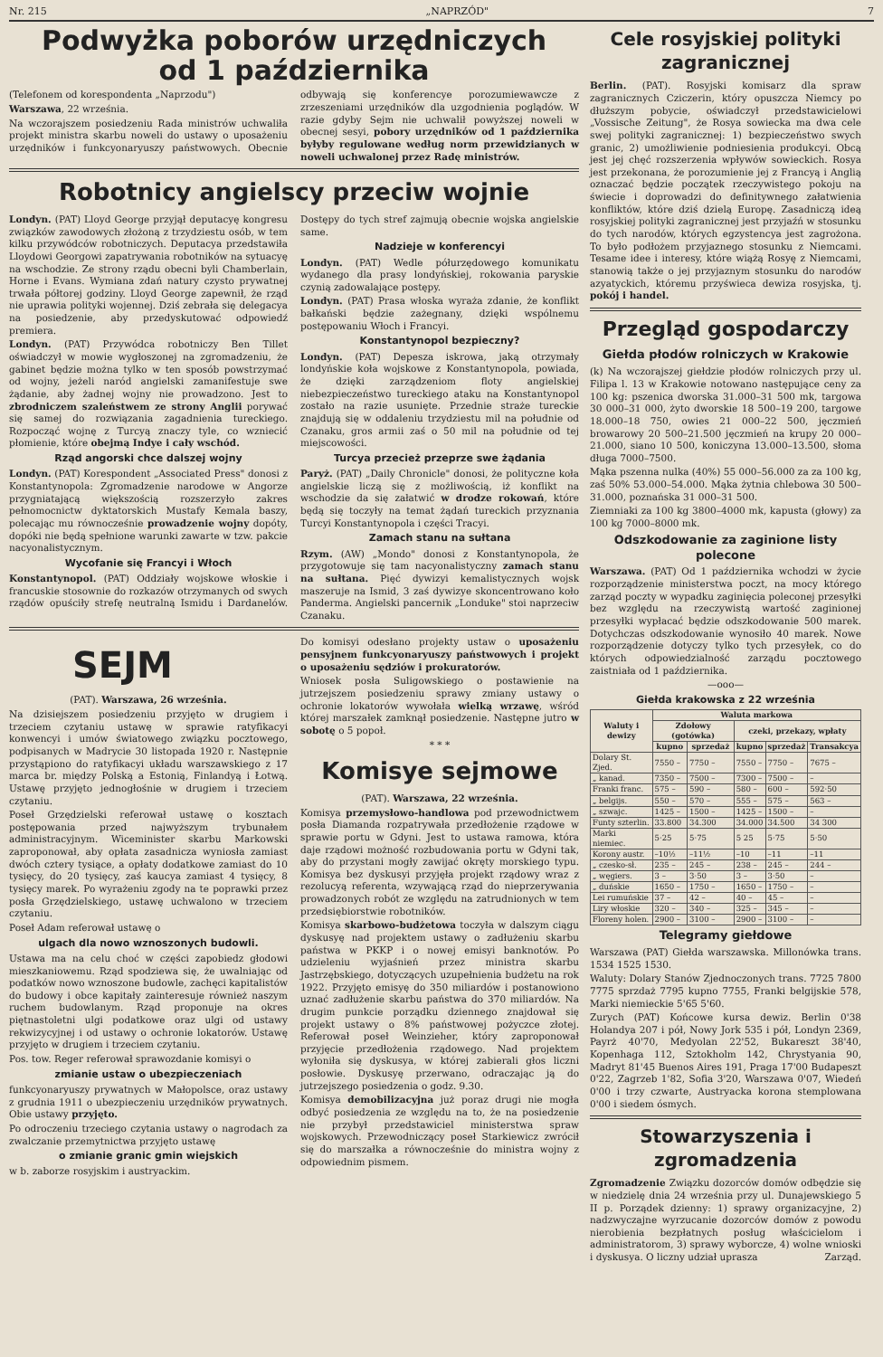Nr. 215 „NAPRZÓD" 7
Podwyżka poborów urzędniczych
od 1 października
(Telefonem od korespondenta „Naprzodu")
Warszawa, 22 września.
Na wczorajszem posiedzeniu Rada ministrów uchwaliła projekt ministra skarbu noweli do ustawy o uposażeniu urzędników i funkcyonaryuszy państwowych. Obecnie odbywają się konferencye porozumiewawcze z zrzeszeniami urzędników dla uzgodnienia poglądów. W razie gdyby Sejm nie uchwalił powyższej noweli w obecnej sesyi, pobory urzędników od 1 października byłyby regulowane według norm przewidzianych w noweli uchwalonej przez Radę ministrów.
Robotnicy angielscy przeciw wojnie
Londyn. (PAT) Lloyd George przyjął deputacyę kongresu związków zawodowych złożoną z trzydziestu osób, w tem kilku przywódców robotniczych. Deputacya przedstawiła Lloydowi Georgowi zapatrywania robotników na sytuacyę na wschodzie. Ze strony rządu obecni byli Chamberlain, Horne i Evans. Wymiana zdań natury czysto prywatnej trwała półtorej godziny. Lloyd George zapewnił, że rząd nie uprawia polityki wojennej. Dziś zebrała się delegacya na posiedzenie, aby przedyskutować odpowiedź premiera.
Londyn. (PAT) Przywódca robotniczy Ben Tillet oświadczył w mowie wygłoszonej na zgromadzeniu, że gabinet będzie można tylko w ten sposób powstrzymać od wojny, jeżeli naród angielski zamanifestuje swe żądanie, aby żadnej wojny nie prowadzono. Jest to zbrodniczem szaleństwem ze strony Anglii porywać się samej do rozwiązania zagadnienia tureckiego. Rozpocząć wojnę z Turcyą znaczy tyle, co wzniecić płomienie, które obejmą Indye i cały wschód.
Rząd angorski chce dalszej wojny
Londyn. (PAT) Korespondent „Associated Press" donosi z Konstantynopola: Zgromadzenie narodowe w Angorze przygniatającą większością rozszerzyło zakres pełnomocnictw dyktatorskich Mustafy Kemala baszy, polecając mu równocześnie prowadzenie wojny dopóty, dopóki nie będą spełnione warunki zawarte w tzw. pakcie nacyonalistycznym.
Wycofanie się Francyi i Włoch
Konstantynopol. (PAT) Oddziały wojskowe włoskie i francuskie stosownie do rozkazów otrzymanych od swych rządów opuściły strefę neutralną Ismidu i Dardanelów. Dostępy do tych stref zajmują obecnie wojska angielskie same.
Nadzieje w konferencyi
Londyn. (PAT) Wedle półurzędowego komunikatu wydanego dla prasy londyńskiej, rokowania paryskie czynią zadowalające postępy.
Londyn. (PAT) Prasa włoska wyraża zdanie, że konflikt bałkański będzie zażegnany, dzięki wspólnemu postępowaniu Włoch i Francyi.
Konstantynopol bezpieczny?
Londyn. (PAT) Depesza iskrowa, jaką otrzymały londyńskie koła wojskowe z Konstantynopola, powiada, że dzięki zarządzeniom floty angielskiej niebezpieczeństwo tureckiego ataku na Konstantynopol zostało na razie usunięte. Przednie straże tureckie znajdują się w oddaleniu trzydziestu mil na południe od Czanaku, gros armii zaś o 50 mil na południe od tej miejscowości.
Turcya przecież przeprze swe żądania
Paryż. (PAT) „Daily Chronicle" donosi, że polityczne koła angielskie liczą się z możliwością, iż konflikt na wschodzie da się załatwić w drodze rokowań, które będą się toczyły na temat żądań tureckich przyznania Turcyi Konstantynopola i części Tracyi.
Zamach stanu na sułtana
Rzym. (AW) „Mondo" donosi z Konstantynopola, że przygotowuje się tam nacyonalistyczny zamach stanu na sułtana. Pięć dywizyi kemalistycznych wojsk maszeruje na Ismid, 3 zaś dywizye skoncentrowano koło Panderma. Angielski pancernik „Londuke" stoi naprzeciw Czanaku.
SEJM
(PAT). Warszawa, 26 września.
Na dzisiejszem posiedzeniu przyjęto w drugiem i trzeciem czytaniu ustawę w sprawie ratyfikacyi konwencyi i umów światowego związku pocztowego, podpisanych w Madrycie 30 listopada 1920 r. Następnie przystąpiono do ratyfikacyi układu warszawskiego z 17 marca br. między Polską a Estonią, Finlandyą i Łotwą. Ustawę przyjęto jednogłośnie w drugiem i trzeciem czytaniu.
Poseł Grzędzielski referował ustawę o kosztach postępowania przed najwyższym trybunałem administracyjnym. Wiceminister skarbu Markowski zaproponował, aby opłata zasadnicza wyniosła zamiast dwóch cztery tysiące, a opłaty dodatkowe zamiast do 10 tysięcy, do 20 tysięcy, zaś kaucya zamiast 4 tysięcy, 8 tysięcy marek. Po wyrażeniu zgody na te poprawki przez posła Grzędzielskiego, ustawę uchwalono w trzeciem czytaniu.
Poseł Adam referował ustawę o
ulgach dla nowo wznoszonych budowli.
Ustawa ma na celu choć w części zapobiedz głodowi mieszkaniowemu. Rząd spodziewa się, że uwalniając od podatków nowo wznoszone budowle, zachęci kapitalistów do budowy i obce kapitały zainteresuje również naszym ruchem budowlanym. Rząd proponuje na okres piętnastoletni ulgi podatkowe oraz ulgi od ustawy rekwizycyjnej i od ustawy o ochronie lokatorów. Ustawę przyjęto w drugiem i trzeciem czytaniu.
Pos. tow. Reger referował sprawozdanie komisyi o
zmianie ustaw o ubezpieczeniach
funkcyonaryuszy prywatnych w Małopolsce, oraz ustawy z grudnia 1911 o ubezpieczeniu urzędników prywatnych. Obie ustawy przyjęto.
Po odroczeniu trzeciego czytania ustawy o nagrodach za zwalczanie przemytnictwa przyjęto ustawę
o zmianie granic gmin wiejskich
w b. zaborze rosyjskim i austryackim.
Do komisyi odesłano projekty ustaw o uposażeniu pensyjnem funkcyonaryuszy państwowych i projekt o uposażeniu sędziów i prokuratorów.
Wniosek posła Suligowskiego o postawienie na jutrzejszem posiedzeniu sprawy zmiany ustawy o ochronie lokatorów wywołała wielką wrzawę, wśród której marszałek zamknął posiedzenie. Następne jutro w sobotę o 5 popoł.
* * *
Komisye sejmowe
(PAT). Warszawa, 22 września.
Komisya przemysłowo-handlowa pod przewodnictwem posła Diamanda rozpatrywała przedłożenie rządowe w sprawie portu w Gdyni. Jest to ustawa ramowa, która daje rządowi możność rozbudowania portu w Gdyni tak, aby do przystani mogły zawijać okręty morskiego typu. Komisya bez dyskusyi przyjęła projekt rządowy wraz z rezolucyą referenta, wzywającą rząd do nieprzerywania prowadzonych robót ze względu na zatrudnionych w tem przedsiębiorstwie robotników.
Komisya skarbowo-budżetowa toczyła w dalszym ciągu dyskusyę nad projektem ustawy o zadłużeniu skarbu państwa w PKKP i o nowej emisyi banknotów. Po udzieleniu wyjaśnień przez ministra skarbu Jastrzębskiego, dotyczących uzupełnienia budżetu na rok 1922. Przyjęto emisyę do 350 miliardów i postanowiono uznać zadłużenie skarbu państwa do 370 miliardów. Na drugim punkcie porządku dziennego znajdował się projekt ustawy o 8% państwowej pożyczce złotej. Referował poseł Weinzieher, który zaproponował przyjęcie przedłożenia rządowego. Nad projektem wyłoniła się dyskusya, w której zabierali głos liczni posłowie. Dyskusyę przerwano, odraczając ją do jutrzejszego posiedzenia o godz. 9.30.
Komisya demobilizacyjna już poraz drugi nie mogła odbyć posiedzenia ze względu na to, że na posiedzenie nie przybył przedstawiciel ministerstwa spraw wojskowych. Przewodniczący poseł Starkiewicz zwrócił się do marszałka a równocześnie do ministra wojny z odpowiednim pismem.
Cele rosyjskiej polityki zagranicznej
Berlin. (PAT). Rosyjski komisarz dla spraw zagranicznych Cziczerin, który opuszcza Niemcy po dłuższym pobycie, oświadczył przedstawicielowi „Vossische Zeitung", że Rosya sowiecka ma dwa cele swej polityki zagranicznej: 1) bezpieczeństwo swych granic, 2) umożliwienie podniesienia produkcyi. Obcą jest jej chęć rozszerzenia wpływów sowieckich. Rosya jest przekonana, że porozumienie jej z Francyą i Anglią oznaczać będzie początek rzeczywistego pokoju na świecie i doprowadzi do definitywnego załatwienia konfliktów, które dziś dzielą Europę. Zasadniczą ideą rosyjskiej polityki zagranicznej jest przyjaźń w stosunku do tych narodów, których egzystencya jest zagrożona. To było podłożem przyjaznego stosunku z Niemcami. Tesame idee i interesy, które wiążą Rosyę z Niemcami, stanowią także o jej przyjaznym stosunku do narodów azyatyckich, któremu przyświeca dewiza rosyjska, tj. pokój i handel.
Przegląd gospodarczy
Giełda płodów rolniczych w Krakowie
(k) Na wczorajszej giełdzie płodów rolniczych przy ul. Filipa l. 13 w Krakowie notowano następujące ceny za 100 kg: pszenica dworska 31.000–31 500 mk, targowa 30 000–31 000, żyto dworskie 18 500–19 200, targowe 18.000–18 750, owies 21 000–22 500, jęczmień browarowy 20 500–21.500 jęczmień na krupy 20 000–21.000, siano 10 500, koniczyna 13.000–13.500, słoma długa 7000–7500.
Mąka pszenna nulka (40%) 55 000–56.000 za za 100 kg, zaś 50% 53.000–54.000. Mąka żytnia chlebowa 30 500–31.000, poznańska 31 000–31 500.
Ziemniaki za 100 kg 3800–4000 mk, kapusta (głowy) za 100 kg 7000–8000 mk.
Odszkodowanie za zaginione listy polecone
Warszawa. (PAT) Od 1 października wchodzi w życie rozporządzenie ministerstwa poczt, na mocy którego zarząd poczty w wypadku zaginięcia poleconej przesyłki bez względu na rzeczywistą wartość zaginionej przesyłki wypłacać będzie odszkodowanie 500 marek. Dotychczas odszkodowanie wynosiło 40 marek. Nowe rozporządzenie dotyczy tylko tych przesyłek, co do których odpowiedzialność zarządu pocztowego zaistniała od 1 października.
—ooo—
Giełda krakowska z 22 września
| Waluty i dewizy | Waluta markowa | | | | |
| --- | --- | --- | --- | --- | --- |
| | Zdołowy (gotówka) | | czeki, przekazy, wpłaty | | |
| | kupno | sprzedaż | kupno | sprzedaż | Transakcya |
| Dolary St. Zjed. | 7550 – | 7750 – | 7550 – | 7750 – | 7675 – |
| „ kanad. | 7350 – | 7500 – | 7300 – | 7500 – | – |
| Franki franc. | 575 – | 590 – | 580 – | 600 – | 592·50 |
| „ belgijs. | 550 – | 570 – | 555 – | 575 – | 563 – |
| „ szwajc. | 1425 – | 1500 – | 1425 – | 1500 – | – |
| Funty szterlin. | 33.800 | 34.300 | 34.000 | 34.500 | 34 300 |
| Marki niemiec. | 5·25 | 5·75 | 5 25 | 5·75 | 5·50 |
| Korony austr. | –10½ | –11½ | –10 | –11 | –11 |
| „ czesko-sł. | 235 – | 245 – | 238 – | 245 – | 244 – |
| „ węgiers. | 3 – | 3·50 | 3 – | 3·50 | – |
| „ duńskie | 1650 – | 1750 – | 1650 – | 1750 – | – |
| Lei rumuńskie | 37 – | 42 – | 40 – | 45 – | – |
| Liry włoskie | 320 – | 340 – | 325 – | 345 – | – |
| Floreny holen. | 2900 – | 3100 – | 2900 – | 3100 – | – |
Telegramy giełdowe
Warszawa (PAT) Giełda warszawska. Millonówka trans. 1534 1525 1530.
Waluty: Dolary Stanów Zjednoczonych trans. 7725 7800 7775 sprzdaż 7795 kupno 7755, Franki belgijskie 578, Marki niemieckie 5'65 5'60.
Zurych (PAT) Końcowe kursa dewiz. Berlin 0'38 Holandya 207 i pół, Nowy Jork 535 i pół, Londyn 2369, Payrż 40'70, Medyolan 22'52, Bukareszt 38'40, Kopenhaga 112, Sztokholm 142, Chrystyania 90, Madryt 81'45 Buenos Aires 191, Praga 17'00 Budapeszt 0'22, Zagrzeb 1'82, Sofia 3'20, Warszawa 0'07, Wiedeń 0'00 i trzy czwarte, Austryacka korona stemplowana 0'00 i siedem ósmych.
Stowarzyszenia i zgromadzenia
Zgromadzenie Związku dozorców domów odbędzie się w niedzielę dnia 24 września przy ul. Dunajewskiego 5 II p. Porządek dzienny: 1) sprawy organizacyjne, 2) nadzwyczajne wyrzucanie dozorców domów z powodu nierobienia bezpłatnych posług właścicielom i administratorom, 3) sprawy wyborcze, 4) wolne wnioski i dyskusya. O liczny udział uprasza Zarząd.